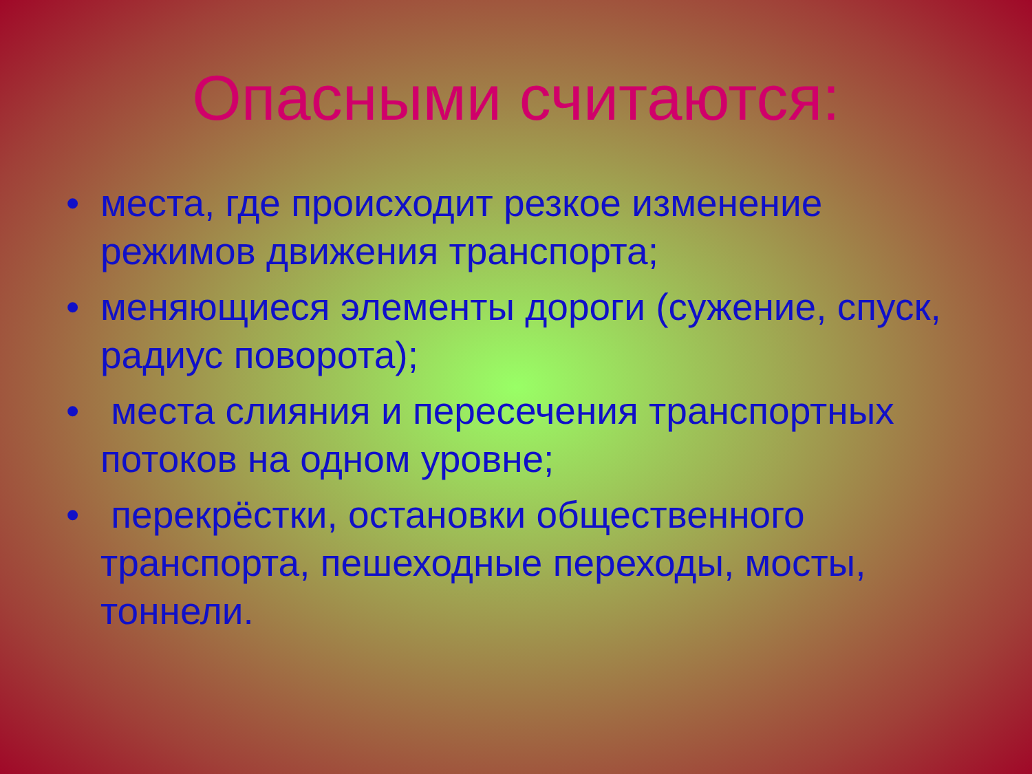Опасными считаются:
• места, где происходит резкое изменение режимов движения транспорта;
• меняющиеся элементы дороги (сужение, спуск, радиус поворота);
• места слияния и пересечения транспортных потоков на одном уровне;
• перекрёстки, остановки общественного транспорта, пешеходные переходы, мосты, тоннели.